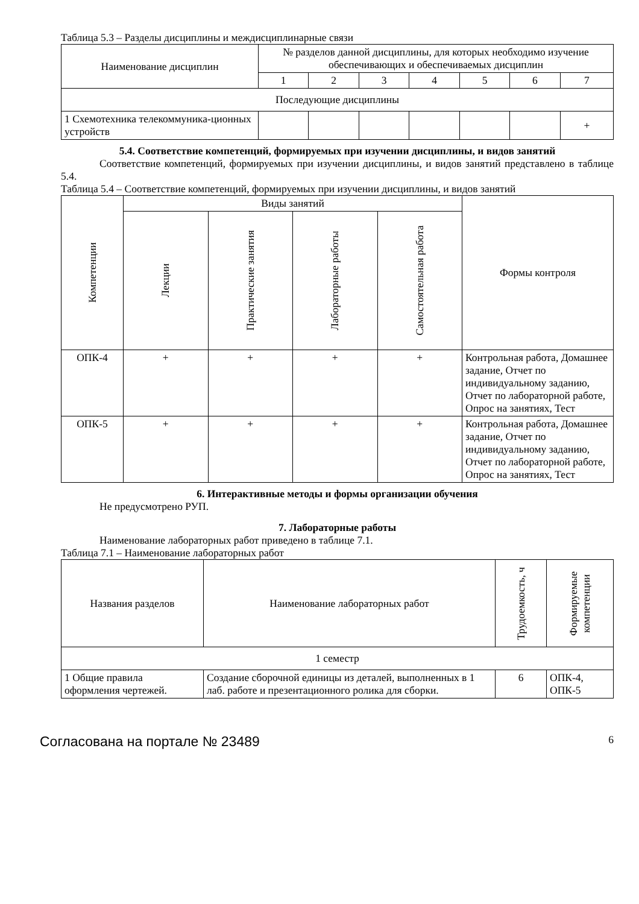Таблица 5.3 – Разделы дисциплины и междисциплинарные связи
| Наименование дисциплин | № разделов данной дисциплины, для которых необходимо изучение обеспечивающих и обеспечиваемых дисциплин | | | | | | |
| --- | --- | --- | --- | --- | --- | --- | --- |
| | 1 | 2 | 3 | 4 | 5 | 6 | 7 |
| Последующие дисциплины | | | | | | | |
| 1 Схемотехника телекоммуника-ционных устройств | | | | | | | + |
5.4. Соответствие компетенций, формируемых при изучении дисциплины, и видов занятий
Соответствие компетенций, формируемых при изучении дисциплины, и видов занятий представлено в таблице 5.4.
Таблица 5.4 – Соответствие компетенций, формируемых при изучении дисциплины, и видов занятий
| Компетенции | Виды занятий | | | | Формы контроля |
| --- | --- | --- | --- | --- | --- |
| | Лекции | Практические занятия | Лабораторные работы | Самостоятельная работа | |
| ОПК-4 | + | + | + | + | Контрольная работа, Домашнее задание, Отчет по индивидуальному заданию, Отчет по лабораторной работе, Опрос на занятиях, Тест |
| ОПК-5 | + | + | + | + | Контрольная работа, Домашнее задание, Отчет по индивидуальному заданию, Отчет по лабораторной работе, Опрос на занятиях, Тест |
6. Интерактивные методы и формы организации обучения
Не предусмотрено РУП.
7. Лабораторные работы
Наименование лабораторных работ приведено в таблице 7.1.
Таблица 7.1 – Наименование лабораторных работ
| Названия разделов | Наименование лабораторных работ | Трудоемкость, ч | Формируемые компетенции |
| --- | --- | --- | --- |
| 1 семестр | | | |
| 1 Общие правила оформления чертежей. | Создание сборочной единицы из деталей, выполненных в 1 лаб. работе и презентационного ролика для сборки. | 6 | ОПК-4, ОПК-5 |
Согласована на портале № 23489 6